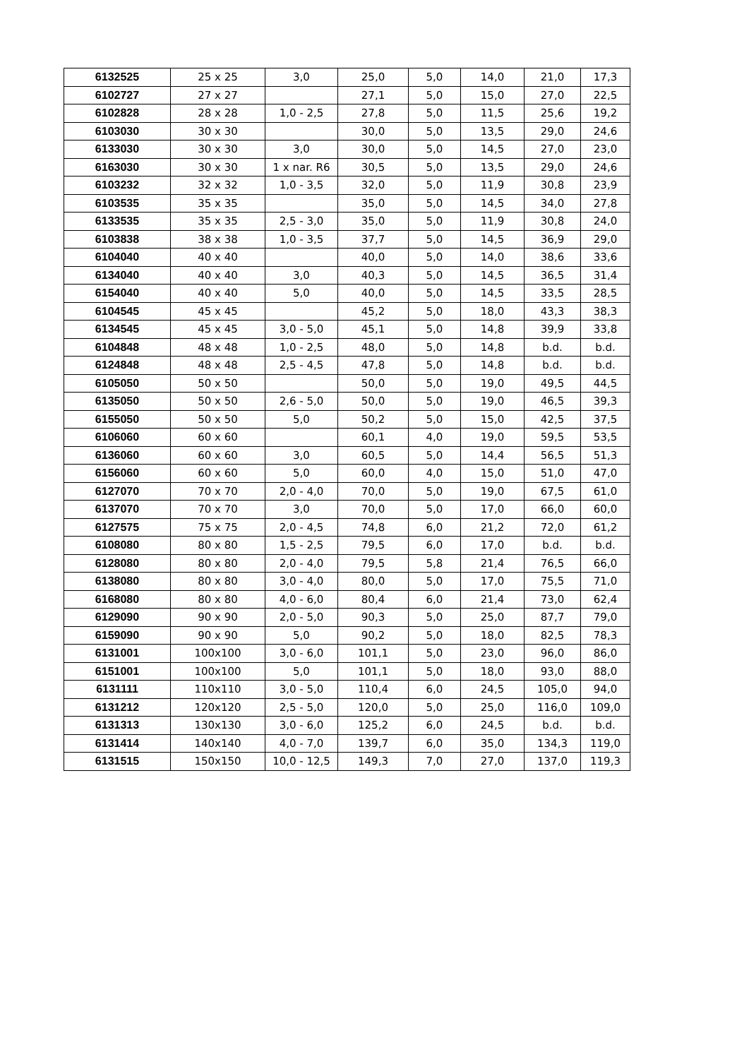| 6132525 | 25 x 25 | 3,0 | 25,0 | 5,0 | 14,0 | 21,0 | 17,3 |
| 6102727 | 27 x 27 | | 27,1 | 5,0 | 15,0 | 27,0 | 22,5 |
| 6102828 | 28 x 28 | 1,0 - 2,5 | 27,8 | 5,0 | 11,5 | 25,6 | 19,2 |
| 6103030 | 30 x 30 | | 30,0 | 5,0 | 13,5 | 29,0 | 24,6 |
| 6133030 | 30 x 30 | 3,0 | 30,0 | 5,0 | 14,5 | 27,0 | 23,0 |
| 6163030 | 30 x 30 | 1 x nar. R6 | 30,5 | 5,0 | 13,5 | 29,0 | 24,6 |
| 6103232 | 32 x 32 | 1,0 - 3,5 | 32,0 | 5,0 | 11,9 | 30,8 | 23,9 |
| 6103535 | 35 x 35 | | 35,0 | 5,0 | 14,5 | 34,0 | 27,8 |
| 6133535 | 35 x 35 | 2,5 - 3,0 | 35,0 | 5,0 | 11,9 | 30,8 | 24,0 |
| 6103838 | 38 x 38 | 1,0 - 3,5 | 37,7 | 5,0 | 14,5 | 36,9 | 29,0 |
| 6104040 | 40 x 40 | | 40,0 | 5,0 | 14,0 | 38,6 | 33,6 |
| 6134040 | 40 x 40 | 3,0 | 40,3 | 5,0 | 14,5 | 36,5 | 31,4 |
| 6154040 | 40 x 40 | 5,0 | 40,0 | 5,0 | 14,5 | 33,5 | 28,5 |
| 6104545 | 45 x 45 | | 45,2 | 5,0 | 18,0 | 43,3 | 38,3 |
| 6134545 | 45 x 45 | 3,0 - 5,0 | 45,1 | 5,0 | 14,8 | 39,9 | 33,8 |
| 6104848 | 48 x 48 | 1,0 - 2,5 | 48,0 | 5,0 | 14,8 | b.d. | b.d. |
| 6124848 | 48 x 48 | 2,5 - 4,5 | 47,8 | 5,0 | 14,8 | b.d. | b.d. |
| 6105050 | 50 x 50 | | 50,0 | 5,0 | 19,0 | 49,5 | 44,5 |
| 6135050 | 50 x 50 | 2,6 - 5,0 | 50,0 | 5,0 | 19,0 | 46,5 | 39,3 |
| 6155050 | 50 x 50 | 5,0 | 50,2 | 5,0 | 15,0 | 42,5 | 37,5 |
| 6106060 | 60 x 60 | | 60,1 | 4,0 | 19,0 | 59,5 | 53,5 |
| 6136060 | 60 x 60 | 3,0 | 60,5 | 5,0 | 14,4 | 56,5 | 51,3 |
| 6156060 | 60 x 60 | 5,0 | 60,0 | 4,0 | 15,0 | 51,0 | 47,0 |
| 6127070 | 70 x 70 | 2,0 - 4,0 | 70,0 | 5,0 | 19,0 | 67,5 | 61,0 |
| 6137070 | 70 x 70 | 3,0 | 70,0 | 5,0 | 17,0 | 66,0 | 60,0 |
| 6127575 | 75 x 75 | 2,0 - 4,5 | 74,8 | 6,0 | 21,2 | 72,0 | 61,2 |
| 6108080 | 80 x 80 | 1,5 - 2,5 | 79,5 | 6,0 | 17,0 | b.d. | b.d. |
| 6128080 | 80 x 80 | 2,0 - 4,0 | 79,5 | 5,8 | 21,4 | 76,5 | 66,0 |
| 6138080 | 80 x 80 | 3,0 - 4,0 | 80,0 | 5,0 | 17,0 | 75,5 | 71,0 |
| 6168080 | 80 x 80 | 4,0 - 6,0 | 80,4 | 6,0 | 21,4 | 73,0 | 62,4 |
| 6129090 | 90 x 90 | 2,0 - 5,0 | 90,3 | 5,0 | 25,0 | 87,7 | 79,0 |
| 6159090 | 90 x 90 | 5,0 | 90,2 | 5,0 | 18,0 | 82,5 | 78,3 |
| 6131001 | 100x100 | 3,0 - 6,0 | 101,1 | 5,0 | 23,0 | 96,0 | 86,0 |
| 6151001 | 100x100 | 5,0 | 101,1 | 5,0 | 18,0 | 93,0 | 88,0 |
| 6131111 | 110x110 | 3,0 - 5,0 | 110,4 | 6,0 | 24,5 | 105,0 | 94,0 |
| 6131212 | 120x120 | 2,5 - 5,0 | 120,0 | 5,0 | 25,0 | 116,0 | 109,0 |
| 6131313 | 130x130 | 3,0 - 6,0 | 125,2 | 6,0 | 24,5 | b.d. | b.d. |
| 6131414 | 140x140 | 4,0 - 7,0 | 139,7 | 6,0 | 35,0 | 134,3 | 119,0 |
| 6131515 | 150x150 | 10,0 - 12,5 | 149,3 | 7,0 | 27,0 | 137,0 | 119,3 |